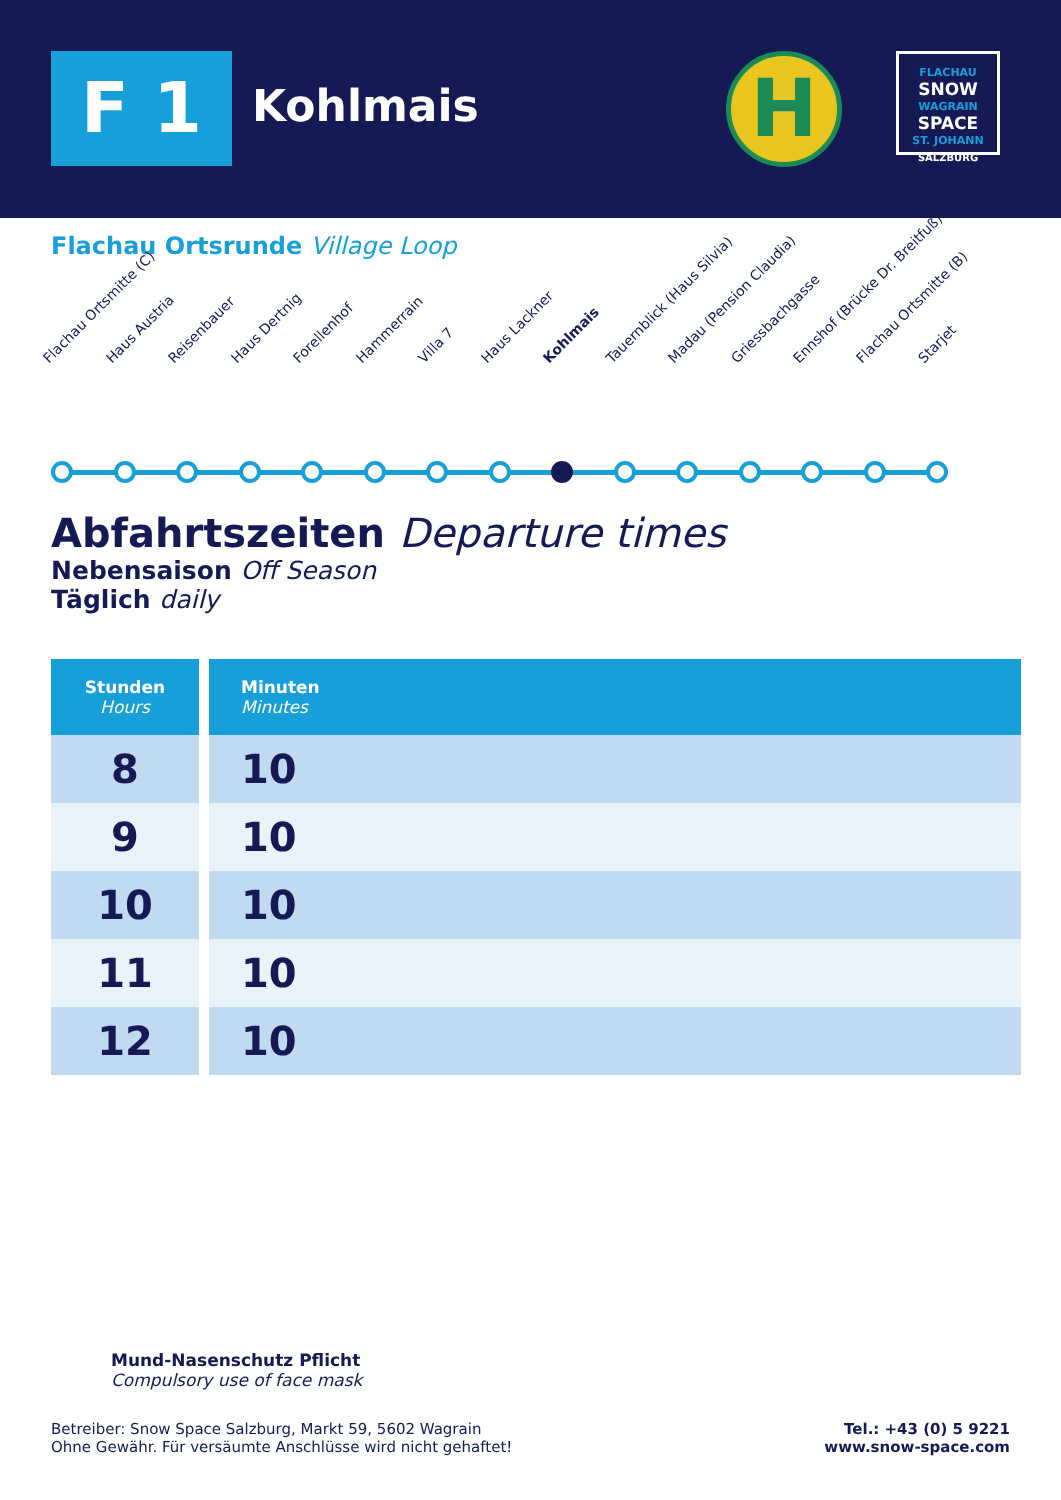F 1 Kohlmais H
FLACHAU
SNOW
WAGRAIN
SPACE
ST. JOHANN
SALZBURG
Flachau Ortsrunde Village Loop
Flachau Ortsmitte (C) Haus Austria Reisenbauer Haus Dertnig Forellenhof Hammerrain Villa 7 Haus Lackner Kohlmais Tauernblick (Haus Silvia) Madau (Pension Claudia) Griessbachgasse Ennshof (Brücke Dr. Breitfuß) Flachau Ortsmitte (B) Starjet
Abfahrtszeiten Departure times
Nebensaison Off Season
Täglich daily
| Stunden Hours | Minuten Minutes |
| --- | --- |
| 8 | 10 |
| 9 | 10 |
| 10 | 10 |
| 11 | 10 |
| 12 | 10 |
Mund-Nasenschutz Pflicht
Compulsory use of face mask
Betreiber: Snow Space Salzburg, Markt 59, 5602 Wagrain
Ohne Gewähr. Für versäumte Anschlüsse wird nicht gehaftet!
Tel.: +43 (0) 5 9221
www.snow-space.com